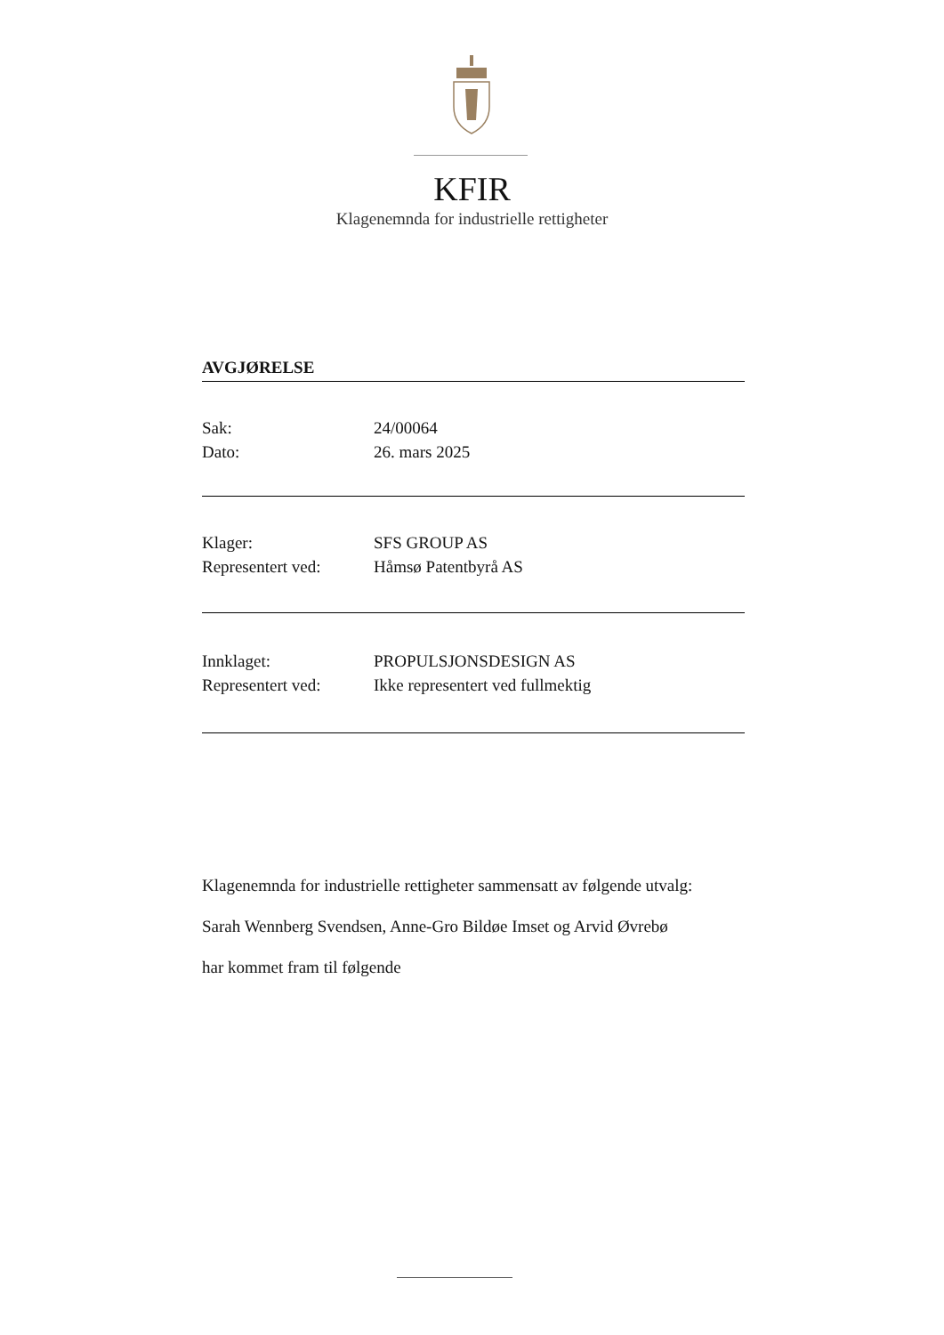KFIR
Klagenemnda for industrielle rettigheter
AVGJØRELSE
Sak: 24/00064
Dato: 26. mars 2025
Klager: SFS GROUP AS
Representert ved: Håmsø Patentbyrå AS
Innklaget: PROPULSJONSDESIGN AS
Representert ved: Ikke representert ved fullmektig
Klagenemnda for industrielle rettigheter sammensatt av følgende utvalg:
Sarah Wennberg Svendsen, Anne-Gro Bildøe Imset og Arvid Øvrebø
har kommet fram til følgende